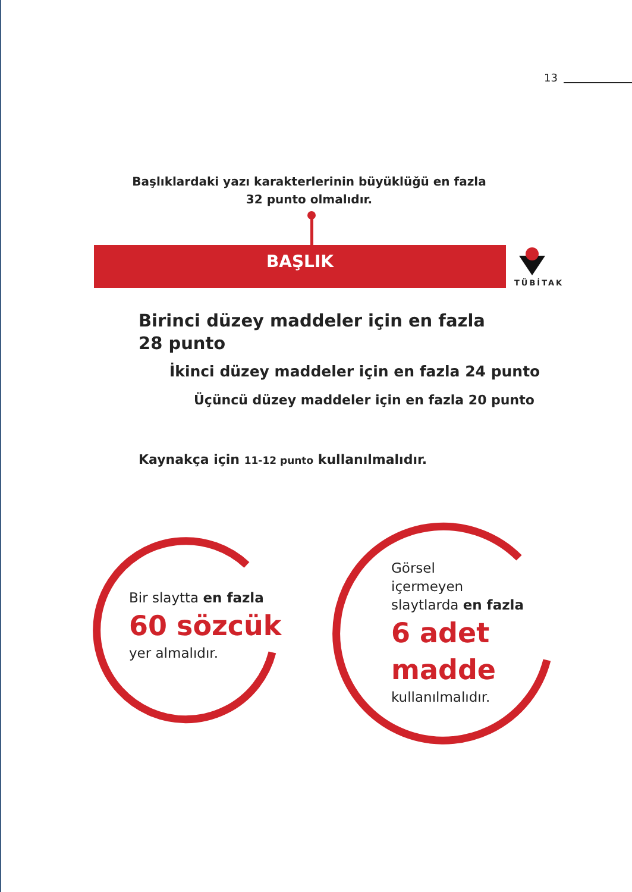13
Başlıklardaki yazı karakterlerinin büyüklüğü en fazla
32 punto olmalıdır.
BAŞLIK
TÜBİTAK
Birinci düzey maddeler için en fazla 28 punto
İkinci düzey maddeler için en fazla 24 punto
Üçüncü düzey maddeler için en fazla 20 punto
Kaynakça için 11-12 punto kullanılmalıdır.
Bir slaytta en fazla
60 sözcük
yer almalıdır.
Görsel
içermeyen
slaytlarda en fazla
6 adet
madde
kullanılmalıdır.